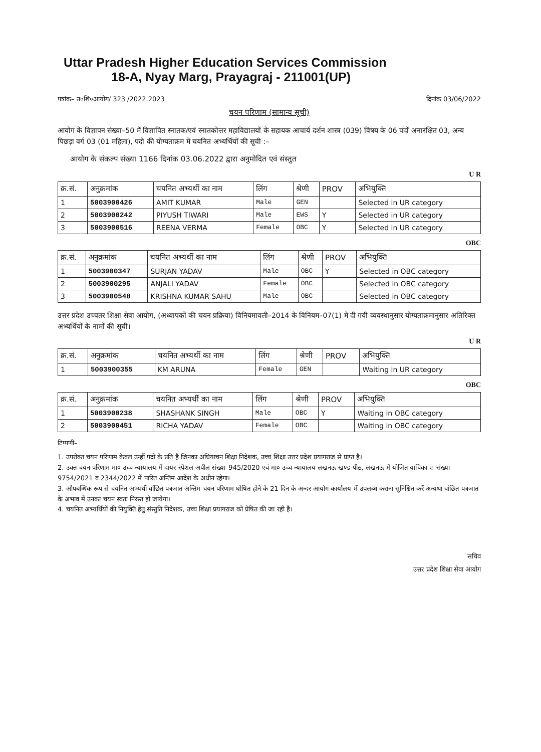Uttar Pradesh Higher Education Services Commission
18-A, Nyay Marg, Prayagraj - 211001(UP)
पत्रांक– उ०शि०आयोग/ 323 /2022.2023 दिनांक 03/06/2022
चयन परिणाम (सामान्य सूची)
आयोग के विज्ञापन संख्या–50 में विज्ञापित स्नातक/एवं स्नातकोत्तर महाविद्यालयों के सहायक आचार्य दर्शन शास्त्र (039) विषय के 06 पदों अनारक्षित 03, अन्य पिछड़ा वर्ग 03 (01 महिला), पदो की योग्यताक्रम में चयनित अभ्यर्थियों की सूची :–
आयोग के संकल्प संख्या 1166 दिनांक 03.06.2022 द्वारा अनुमोदित एवं संस्तुत
U R
| क्र.सं. | अनुक्रमांक | चयनित अभ्यर्थी का नाम | लिंग | श्रेणी | PROV | अभियुक्ति |
| --- | --- | --- | --- | --- | --- | --- |
| 1 | 5003900426 | AMIT KUMAR | Male | GEN | | Selected in UR category |
| 2 | 5003900242 | PIYUSH TIWARI | Male | EWS | Y | Selected in UR category |
| 3 | 5003900516 | REENA VERMA | Female | OBC | Y | Selected in UR category |
OBC
| क्र.सं. | अनुक्रमांक | चयनित अभ्यर्थी का नाम | लिंग | श्रेणी | PROV | अभियुक्ति |
| --- | --- | --- | --- | --- | --- | --- |
| 1 | 5003900347 | SURJAN YADAV | Male | OBC | Y | Selected in OBC category |
| 2 | 5003900295 | ANJALI YADAV | Female | OBC | | Selected in OBC category |
| 3 | 5003900548 | KRISHNA KUMAR SAHU | Male | OBC | | Selected in OBC category |
उत्तर प्रदेश उच्चतर शिक्षा सेवा आयोग, (अध्यापकों की चयन प्रक्रिया) विनियमावली–2014 के विनियम–07(1) में दी गयी व्यवस्थानुसार योग्यताक्रमानुसार अतिरिक्त अभ्यर्थियों के नामों की सूची।
U R
| क्र.सं. | अनुक्रमांक | चयनित अभ्यर्थी का नाम | लिंग | श्रेणी | PROV | अभियुक्ति |
| --- | --- | --- | --- | --- | --- | --- |
| 1 | 5003900355 | KM ARUNA | Female | GEN | | Waiting in UR category |
OBC
| क्र.सं. | अनुक्रमांक | चयनित अभ्यर्थी का नाम | लिंग | श्रेणी | PROV | अभियुक्ति |
| --- | --- | --- | --- | --- | --- | --- |
| 1 | 5003900238 | SHASHANK SINGH | Male | OBC | Y | Waiting in OBC category |
| 2 | 5003900451 | RICHA YADAV | Female | OBC | | Waiting in OBC category |
टिप्पणी–
1. उपरोक्त चयन परिणाम केवल उन्हीं पदों के प्रति है जिनका अधियाचन शिक्षा निदेशक, उच्च शिक्षा उत्तर प्रदेश प्रयागराज से प्राप्त है।
2. उक्त चयन परिणाम मा० उच्च न्यायालय में दायर स्पेशल अपील संख्या–945/2020 एवं मा० उच्च न्यायालय लखनऊ खण्ड पीठ, लखनऊ में योजित याचिका ए–संख्या–9754/2021 व 2344/2022 में पारित अन्तिम आदेश के अधीन रहेगा।
3. औपबन्धिक रूप से चयनित अभ्यर्थी वॉछित पत्रजात अन्तिम चयन परिणाम घोषित होने के 21 दिन के अन्दर आयोग कार्यालय में उपलब्ध कराना सुनिश्चित करें अन्यथा वांछित पत्रजात के अभाव में उनका चयन स्वतः निरस्त हो जायेगा।
4. चयनित अभ्यर्थियों की नियुक्ति हेतु संस्तुति निदेशक, उच्च शिक्षा प्रयागराज को प्रेषित की जा रही है।
सचिव
उत्तर प्रदेश शिक्षा सेवा आयोग